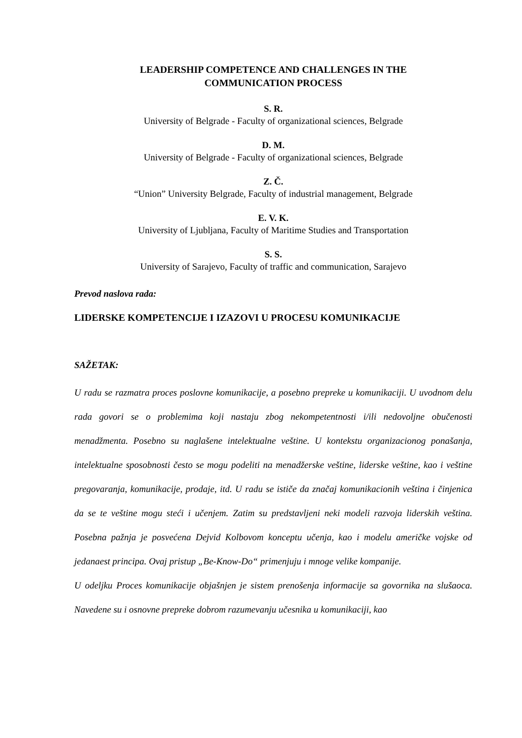LEADERSHIP COMPETENCE AND CHALLENGES IN THE
COMMUNICATION PROCESS
S. R.
University of Belgrade - Faculty of organizational sciences, Belgrade
D. M.
University of Belgrade - Faculty of organizational sciences, Belgrade
Z. Č.
“Union” University Belgrade, Faculty of industrial management, Belgrade
E. V. K.
University of Ljubljana, Faculty of Maritime Studies and Transportation
S. S.
University of Sarajevo, Faculty of traffic and communication, Sarajevo
Prevod naslova rada:
LIDERSKE KOMPETENCIJE I IZAZOVI U PROCESU KOMUNIKACIJE
SAŽETAK:
U radu se razmatra proces poslovne komunikacije, a posebno prepreke u komunikaciji. U uvodnom delu rada govori se o problemima koji nastaju zbog nekompetentnosti i/ili nedovoljne obučenosti menadžmenta. Posebno su naglašene intelektualne veštine. U kontekstu organizacionog ponašanja, intelektualne sposobnosti često se mogu podeliti na menadžerske veštine, liderske veštine, kao i veštine pregovaranja, komunikacije, prodaje, itd. U radu se ističe da značaj komunikacionih veština i činjenica da se te veštine mogu steći i učenjem. Zatim su predstavljeni neki modeli razvoja liderskih veština. Posebna pažnja je posvećena Dejvid Kolbovom konceptu učenja, kao i modelu američke vojske od jedanaest principa. Ovaj pristup „Be-Know-Do“ primenjuju i mnoge velike kompanije.
U odeljku Proces komunikacije objašnjen je sistem prenošenja informacije sa govornika na slušaoca. Navedene su i osnovne prepreke dobrom razumevanju učesnika u komunikaciji, kao